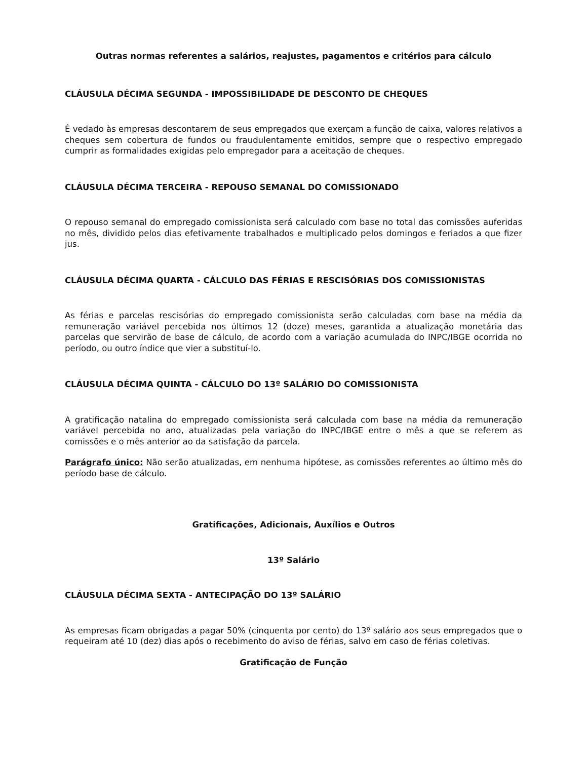Outras normas referentes a salários, reajustes, pagamentos e critérios para cálculo
CLÁUSULA DÉCIMA SEGUNDA - IMPOSSIBILIDADE DE DESCONTO DE CHEQUES
É vedado às empresas descontarem de seus empregados que exerçam a função de caixa, valores relativos a cheques sem cobertura de fundos ou fraudulentamente emitidos, sempre que o respectivo empregado cumprir as formalidades exigidas pelo empregador para a aceitação de cheques.
CLÁUSULA DÉCIMA TERCEIRA - REPOUSO SEMANAL DO COMISSIONADO
O repouso semanal do empregado comissionista será calculado com base no total das comissões auferidas no mês, dividido pelos dias efetivamente trabalhados e multiplicado pelos domingos e feriados a que fizer jus.
CLÁUSULA DÉCIMA QUARTA - CÁLCULO DAS FÉRIAS E RESCISÓRIAS DOS COMISSIONISTAS
As férias e parcelas rescisórias do empregado comissionista serão calculadas com base na média da remuneração variável percebida nos últimos 12 (doze) meses, garantida a atualização monetária das parcelas que servirão de base de cálculo, de acordo com a variação acumulada do INPC/IBGE ocorrida no período, ou outro índice que vier a substituí-lo.
CLÁUSULA DÉCIMA QUINTA - CÁLCULO DO 13º SALÁRIO DO COMISSIONISTA
A gratificação natalina do empregado comissionista será calculada com base na média da remuneração variável percebida no ano, atualizadas pela variação do INPC/IBGE entre o mês a que se referem as comissões e o mês anterior ao da satisfação da parcela.
Parágrafo único: Não serão atualizadas, em nenhuma hipótese, as comissões referentes ao último mês do período base de cálculo.
Gratificações, Adicionais, Auxílios e Outros
13º Salário
CLÁUSULA DÉCIMA SEXTA - ANTECIPAÇÃO DO 13º SALÁRIO
As empresas ficam obrigadas a pagar 50% (cinquenta por cento) do 13º salário aos seus empregados que o requeiram até 10 (dez) dias após o recebimento do aviso de férias, salvo em caso de férias coletivas.
Gratificação de Função